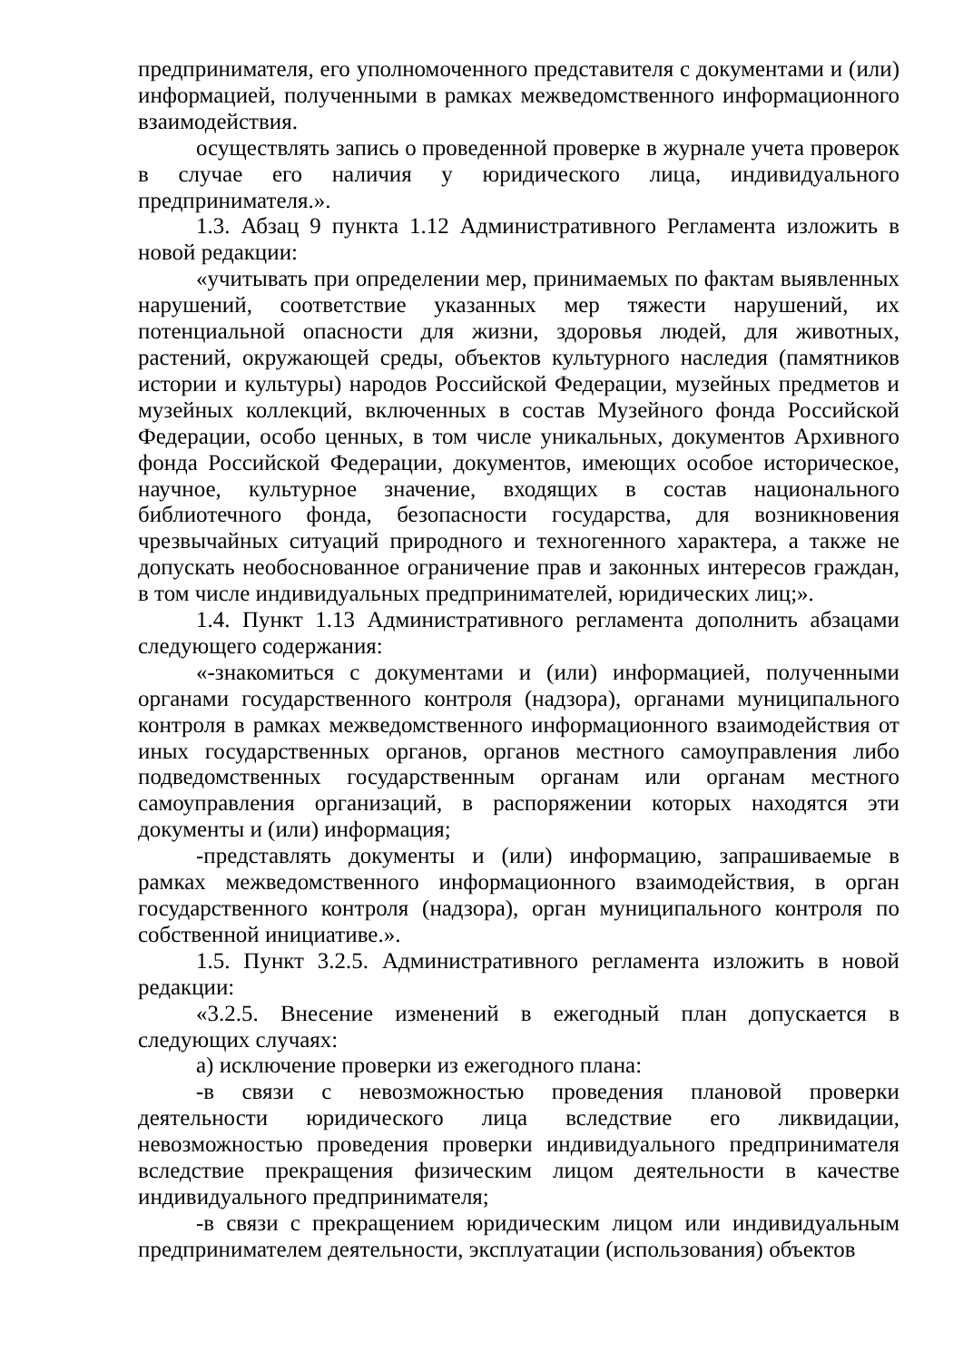предпринимателя, его уполномоченного представителя с документами и (или) информацией, полученными в рамках межведомственного информационного взаимодействия.
осуществлять запись о проведенной проверке в журнале учета проверок в случае его наличия у юридического лица, индивидуального предпринимателя.».
1.3. Абзац 9 пункта 1.12 Административного Регламента изложить в новой редакции:
«учитывать при определении мер, принимаемых по фактам выявленных нарушений, соответствие указанных мер тяжести нарушений, их потенциальной опасности для жизни, здоровья людей, для животных, растений, окружающей среды, объектов культурного наследия (памятников истории и культуры) народов Российской Федерации, музейных предметов и музейных коллекций, включенных в состав Музейного фонда Российской Федерации, особо ценных, в том числе уникальных, документов Архивного фонда Российской Федерации, документов, имеющих особое историческое, научное, культурное значение, входящих в состав национального библиотечного фонда, безопасности государства, для возникновения чрезвычайных ситуаций природного и техногенного характера, а также не допускать необоснованное ограничение прав и законных интересов граждан, в том числе индивидуальных предпринимателей, юридических лиц;».
1.4. Пункт 1.13 Административного регламента дополнить абзацами следующего содержания:
«-знакомиться с документами и (или) информацией, полученными органами государственного контроля (надзора), органами муниципального контроля в рамках межведомственного информационного взаимодействия от иных государственных органов, органов местного самоуправления либо подведомственных государственным органам или органам местного самоуправления организаций, в распоряжении которых находятся эти документы и (или) информация;
-представлять документы и (или) информацию, запрашиваемые в рамках межведомственного информационного взаимодействия, в орган государственного контроля (надзора), орган муниципального контроля по собственной инициативе.».
1.5. Пункт 3.2.5. Административного регламента изложить в новой редакции:
«3.2.5. Внесение изменений в ежегодный план допускается в следующих случаях:
а) исключение проверки из ежегодного плана:
-в связи с невозможностью проведения плановой проверки деятельности юридического лица вследствие его ликвидации, невозможностью проведения проверки индивидуального предпринимателя вследствие прекращения физическим лицом деятельности в качестве индивидуального предпринимателя;
-в связи с прекращением юридическим лицом или индивидуальным предпринимателем деятельности, эксплуатации (использования) объектов